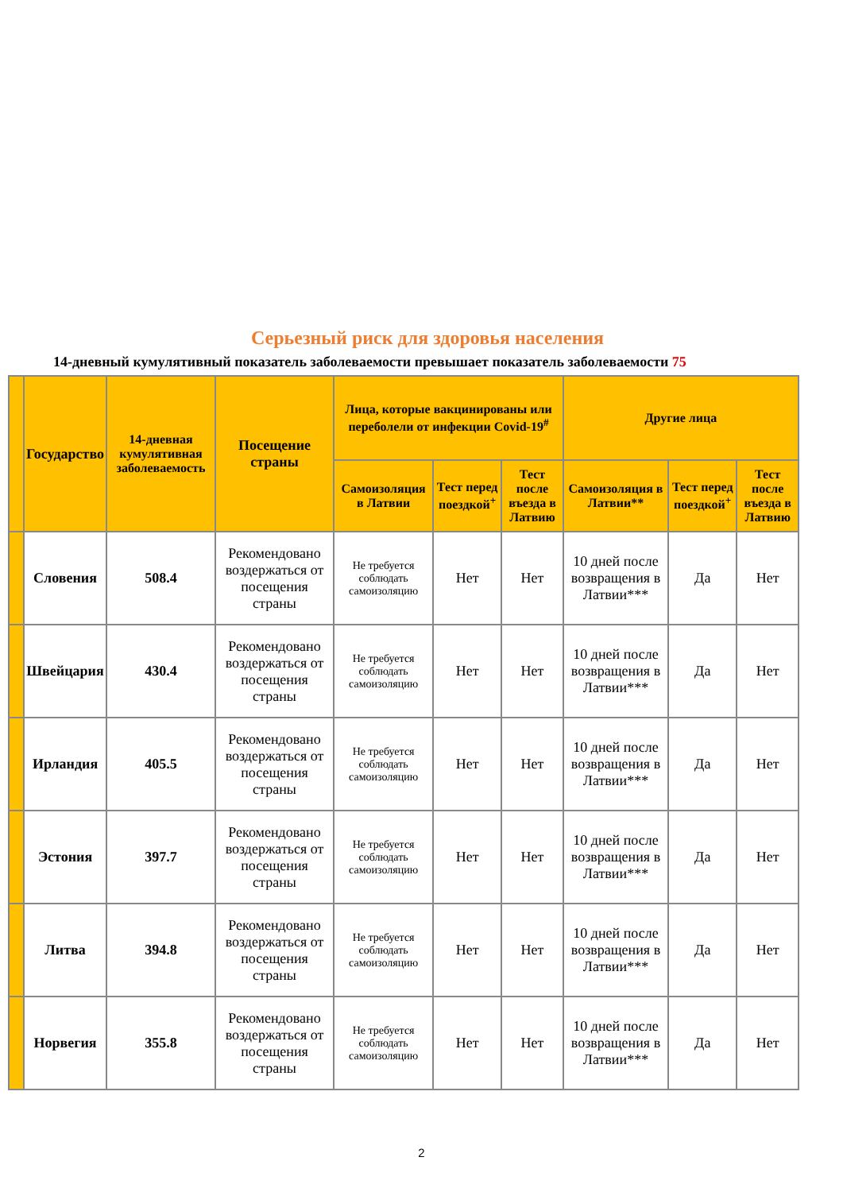Серьезный риск для здоровья населения
14-дневный кумулятивный показатель заболеваемости превышает показатель заболеваемости 75
| | Государство | 14-дневная кумулятивная заболеваемость | Посещение страны | Лица, которые вакцинированы или переболели от инфекции Covid-19<sup>#</sup> | | | Другие лица | | |
| --- | --- | --- | --- | --- | --- | --- | --- | --- | --- |
| | | | | Самоизоляция в Латвии | Тест перед поездкой<sup>+</sup> | Тест после въезда в Латвию | Самоизоляция в Латвии** | Тест перед поездкой<sup>+</sup> | Тест после въезда в Латвию |
| | Словения | 508.4 | Рекомендовано воздержаться от посещения страны | Не требуется соблюдать самоизоляцию | Нет | Нет | 10 дней после возвращения в Латвии*** | Да | Нет |
| | Швейцария | 430.4 | Рекомендовано воздержаться от посещения страны | Не требуется соблюдать самоизоляцию | Нет | Нет | 10 дней после возвращения в Латвии*** | Да | Нет |
| | Ирландия | 405.5 | Рекомендовано воздержаться от посещения страны | Не требуется соблюдать самоизоляцию | Нет | Нет | 10 дней после возвращения в Латвии*** | Да | Нет |
| | Эстония | 397.7 | Рекомендовано воздержаться от посещения страны | Не требуется соблюдать самоизоляцию | Нет | Нет | 10 дней после возвращения в Латвии*** | Да | Нет |
| | Литва | 394.8 | Рекомендовано воздержаться от посещения страны | Не требуется соблюдать самоизоляцию | Нет | Нет | 10 дней после возвращения в Латвии*** | Да | Нет |
| | Норвегия | 355.8 | Рекомендовано воздержаться от посещения страны | Не требуется соблюдать самоизоляцию | Нет | Нет | 10 дней после возвращения в Латвии*** | Да | Нет |
2